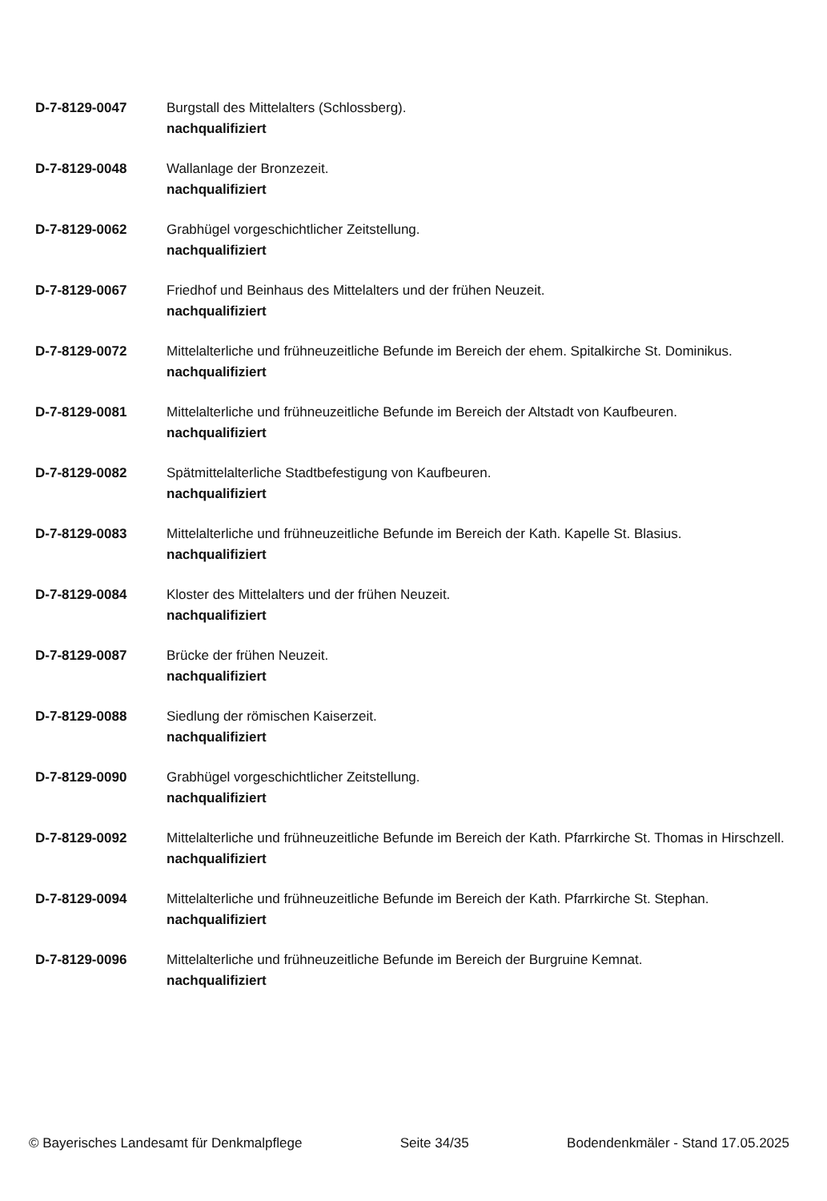D-7-8129-0047 Burgstall des Mittelalters (Schlossberg).
nachqualifiziert
D-7-8129-0048 Wallanlage der Bronzezeit.
nachqualifiziert
D-7-8129-0062 Grabhügel vorgeschichtlicher Zeitstellung.
nachqualifiziert
D-7-8129-0067 Friedhof und Beinhaus des Mittelalters und der frühen Neuzeit.
nachqualifiziert
D-7-8129-0072 Mittelalterliche und frühneuzeitliche Befunde im Bereich der ehem. Spitalkirche St. Dominikus.
nachqualifiziert
D-7-8129-0081 Mittelalterliche und frühneuzeitliche Befunde im Bereich der Altstadt von Kaufbeuren.
nachqualifiziert
D-7-8129-0082 Spätmittelalterliche Stadtbefestigung von Kaufbeuren.
nachqualifiziert
D-7-8129-0083 Mittelalterliche und frühneuzeitliche Befunde im Bereich der Kath. Kapelle St. Blasius.
nachqualifiziert
D-7-8129-0084 Kloster des Mittelalters und der frühen Neuzeit.
nachqualifiziert
D-7-8129-0087 Brücke der frühen Neuzeit.
nachqualifiziert
D-7-8129-0088 Siedlung der römischen Kaiserzeit.
nachqualifiziert
D-7-8129-0090 Grabhügel vorgeschichtlicher Zeitstellung.
nachqualifiziert
D-7-8129-0092 Mittelalterliche und frühneuzeitliche Befunde im Bereich der Kath. Pfarrkirche St. Thomas in Hirschzell.
nachqualifiziert
D-7-8129-0094 Mittelalterliche und frühneuzeitliche Befunde im Bereich der Kath. Pfarrkirche St. Stephan.
nachqualifiziert
D-7-8129-0096 Mittelalterliche und frühneuzeitliche Befunde im Bereich der Burgruine Kemnat.
nachqualifiziert
© Bayerisches Landesamt für Denkmalpflege Seite 34/35 Bodendenkmäler - Stand 17.05.2025